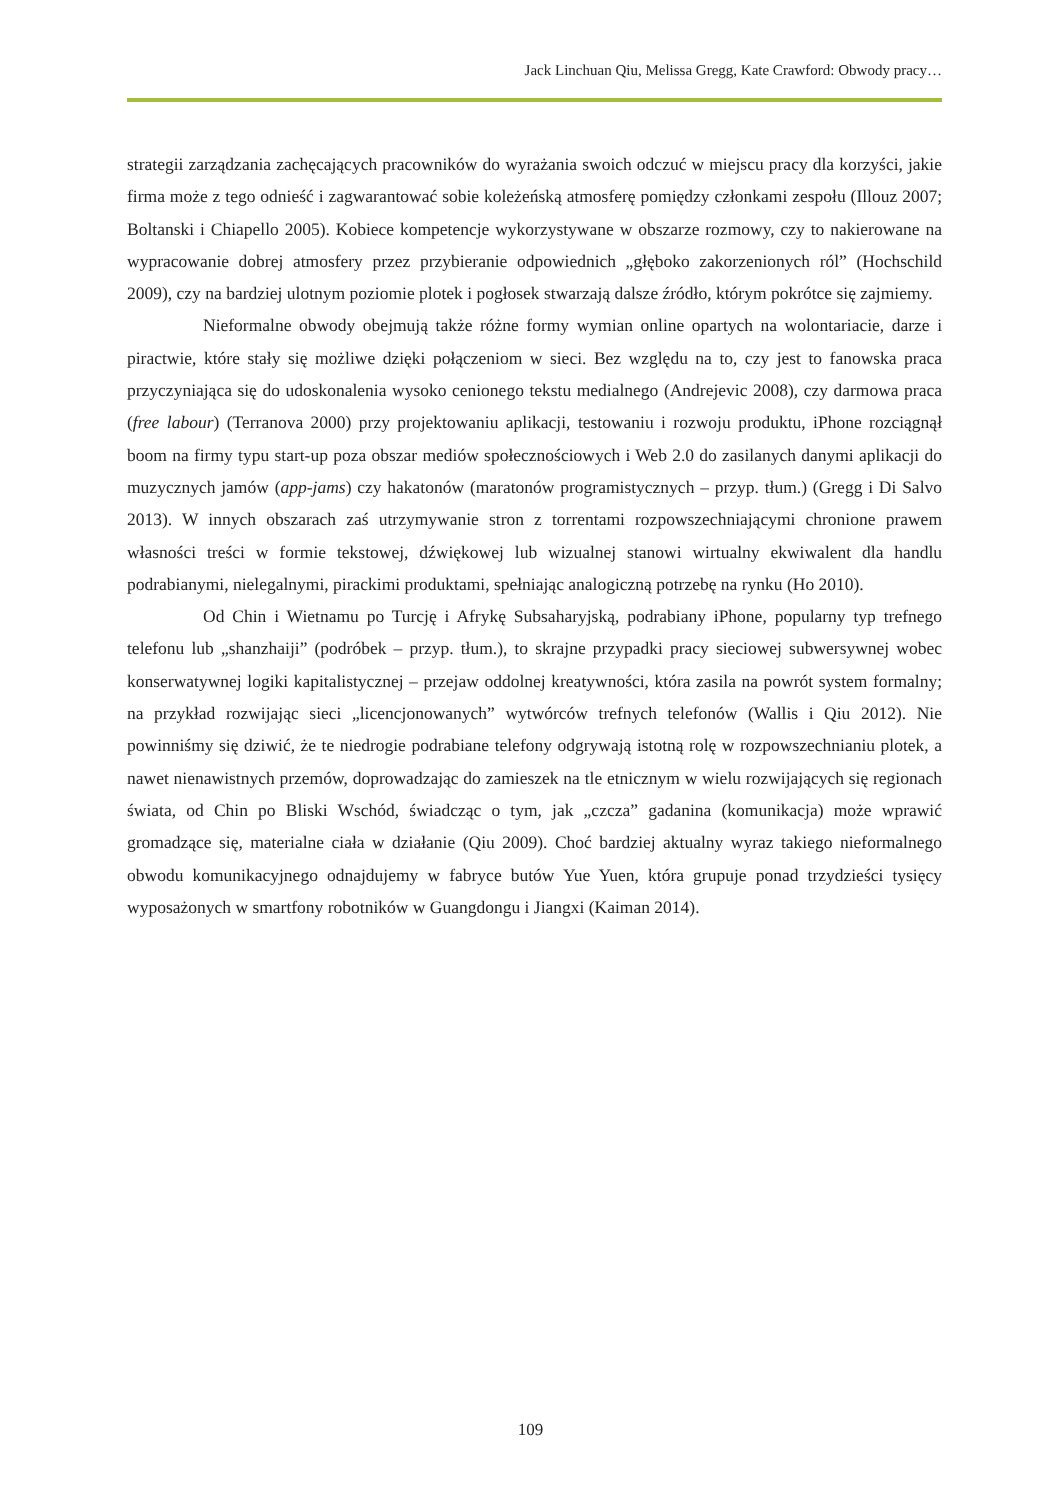Jack Linchuan Qiu, Melissa Gregg, Kate Crawford: Obwody pracy…
strategii zarządzania zachęcających pracowników do wyrażania swoich odczuć w miejscu pracy dla korzyści, jakie firma może z tego odnieść i zagwarantować sobie koleżeńską atmosferę pomiędzy członkami zespołu (Illouz 2007; Boltanski i Chiapello 2005). Kobiece kompetencje wykorzystywane w obszarze rozmowy, czy to nakierowane na wypracowanie dobrej atmosfery przez przybieranie odpowiednich „głęboko zakorzenionych ról” (Hochschild 2009), czy na bardziej ulotnym poziomie plotek i pogłosek stwarzają dalsze źródło, którym pokrótce się zajmiemy.
Nieformalne obwody obejmują także różne formy wymian online opartych na wolontariacie, darze i piractwie, które stały się możliwe dzięki połączeniom w sieci. Bez względu na to, czy jest to fanowska praca przyczyniająca się do udoskonalenia wysoko cenionego tekstu medialnego (Andrejevic 2008), czy darmowa praca (free labour) (Terranova 2000) przy projektowaniu aplikacji, testowaniu i rozwoju produktu, iPhone rozciągnął boom na firmy typu start-up poza obszar mediów społecznościowych i Web 2.0 do zasilanych danymi aplikacji do muzycznych jamów (app-jams) czy hakatonów (maratonów programistycznych – przyp. tłum.) (Gregg i Di Salvo 2013). W innych obszarach zaś utrzymywanie stron z torrentami rozpowszechniającymi chronione prawem własności treści w formie tekstowej, dźwiękowej lub wizualnej stanowi wirtualny ekwiwalent dla handlu podrabianymi, nielegalnymi, pirackimi produktami, spełniając analogiczną potrzebę na rynku (Ho 2010).
Od Chin i Wietnamu po Turcję i Afrykę Subsaharyjską, podrabiany iPhone, popularny typ trefnego telefonu lub „shanzhaiji” (podróbek – przyp. tłum.), to skrajne przypadki pracy sieciowej subwersywnej wobec konserwatywnej logiki kapitalistycznej – przejaw oddolnej kreatywności, która zasila na powrót system formalny; na przykład rozwijając sieci „licencjonowanych” wytwórców trefnych telefonów (Wallis i Qiu 2012). Nie powinniśmy się dziwić, że te niedrogie podrabiane telefony odgrywają istotną rolę w rozpowszechnianiu plotek, a nawet nienawistnych przemów, doprowadzając do zamieszek na tle etnicznym w wielu rozwijających się regionach świata, od Chin po Bliski Wschód, świadcząc o tym, jak „czcza” gadanina (komunikacja) może wprawić gromadzące się, materialne ciała w działanie (Qiu 2009). Choć bardziej aktualny wyraz takiego nieformalnego obwodu komunikacyjnego odnajdujemy w fabryce butów Yue Yuen, która grupuje ponad trzydzieści tysięcy wyposażonych w smartfony robotników w Guangdongu i Jiangxi (Kaiman 2014).
109